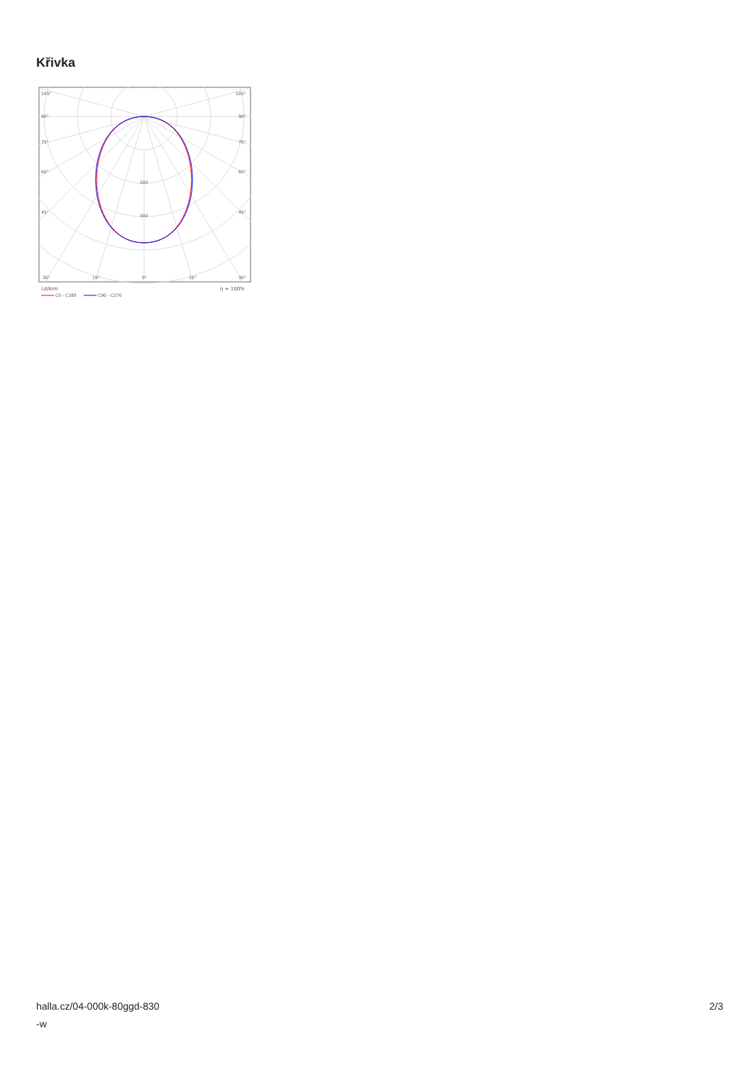Křivka
105°
105°
90°
90°
75°
75°
60°
60°
45°
45°
200
300
30°
15°
0°
15°
30°
cd/klm
η = 100%
C0 - C180
C90 - C270
halla.cz/04-000k-80ggd-830
-w
2/3